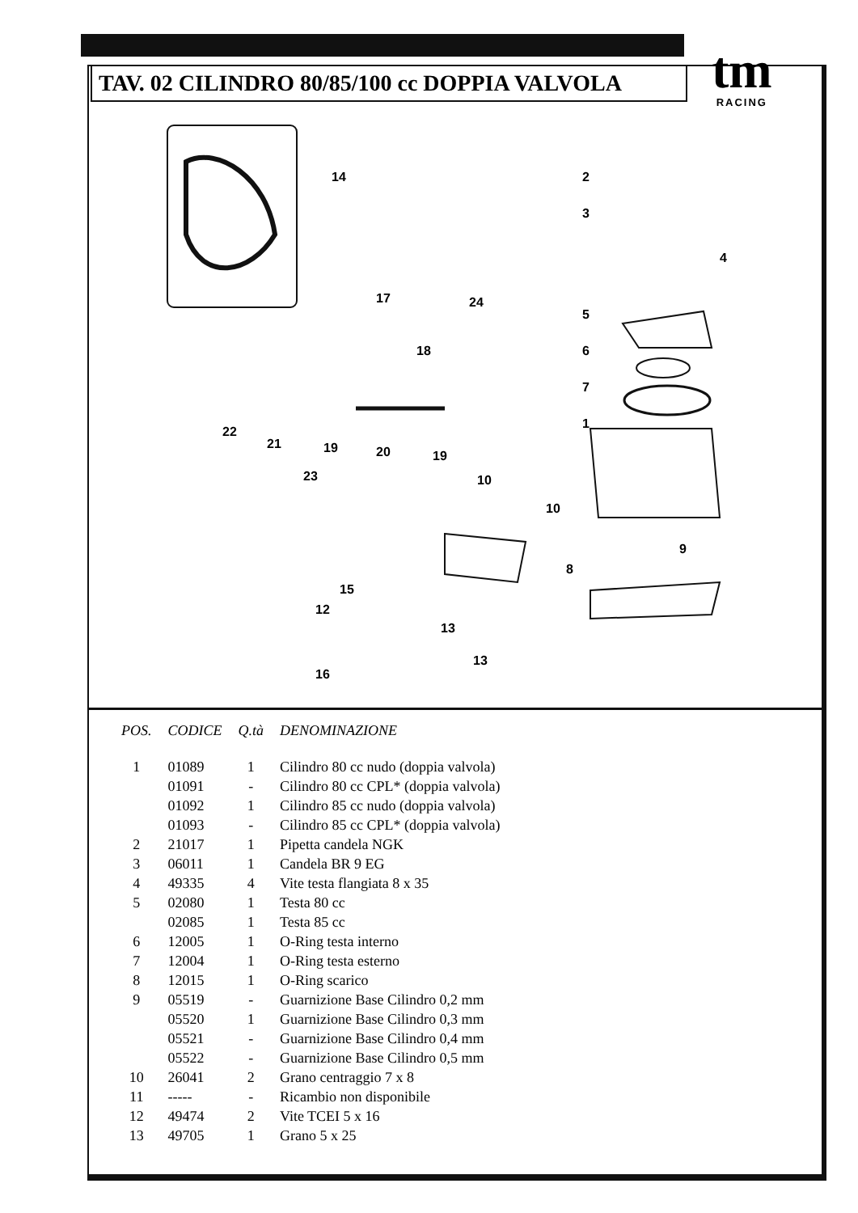TAV. 02 CILINDRO 80/85/100 cc DOPPIA VALVOLA
tm
RACING
14 2
3
4
5
6
7
1
17 24
18
22
21 19 20 19
23 10
10
9
8
15
12
13
13
16
| POS. | CODICE | Q.tà | DENOMINAZIONE |
| --- | --- | --- | --- |
| 1 | 01089 | 1 | Cilindro 80 cc nudo (doppia valvola) |
| | 01091 | - | Cilindro 80 cc CPL* (doppia valvola) |
| | 01092 | 1 | Cilindro 85 cc nudo (doppia valvola) |
| | 01093 | - | Cilindro 85 cc CPL* (doppia valvola) |
| 2 | 21017 | 1 | Pipetta candela NGK |
| 3 | 06011 | 1 | Candela BR 9 EG |
| 4 | 49335 | 4 | Vite testa flangiata 8 x 35 |
| 5 | 02080 | 1 | Testa 80 cc |
| | 02085 | 1 | Testa 85 cc |
| 6 | 12005 | 1 | O-Ring testa interno |
| 7 | 12004 | 1 | O-Ring testa esterno |
| 8 | 12015 | 1 | O-Ring scarico |
| 9 | 05519 | - | Guarnizione Base Cilindro 0,2 mm |
| | 05520 | 1 | Guarnizione Base Cilindro 0,3 mm |
| | 05521 | - | Guarnizione Base Cilindro 0,4 mm |
| | 05522 | - | Guarnizione Base Cilindro 0,5 mm |
| 10 | 26041 | 2 | Grano centraggio 7 x 8 |
| 11 | ----- | - | Ricambio non disponibile |
| 12 | 49474 | 2 | Vite TCEI 5 x 16 |
| 13 | 49705 | 1 | Grano 5 x 25 |